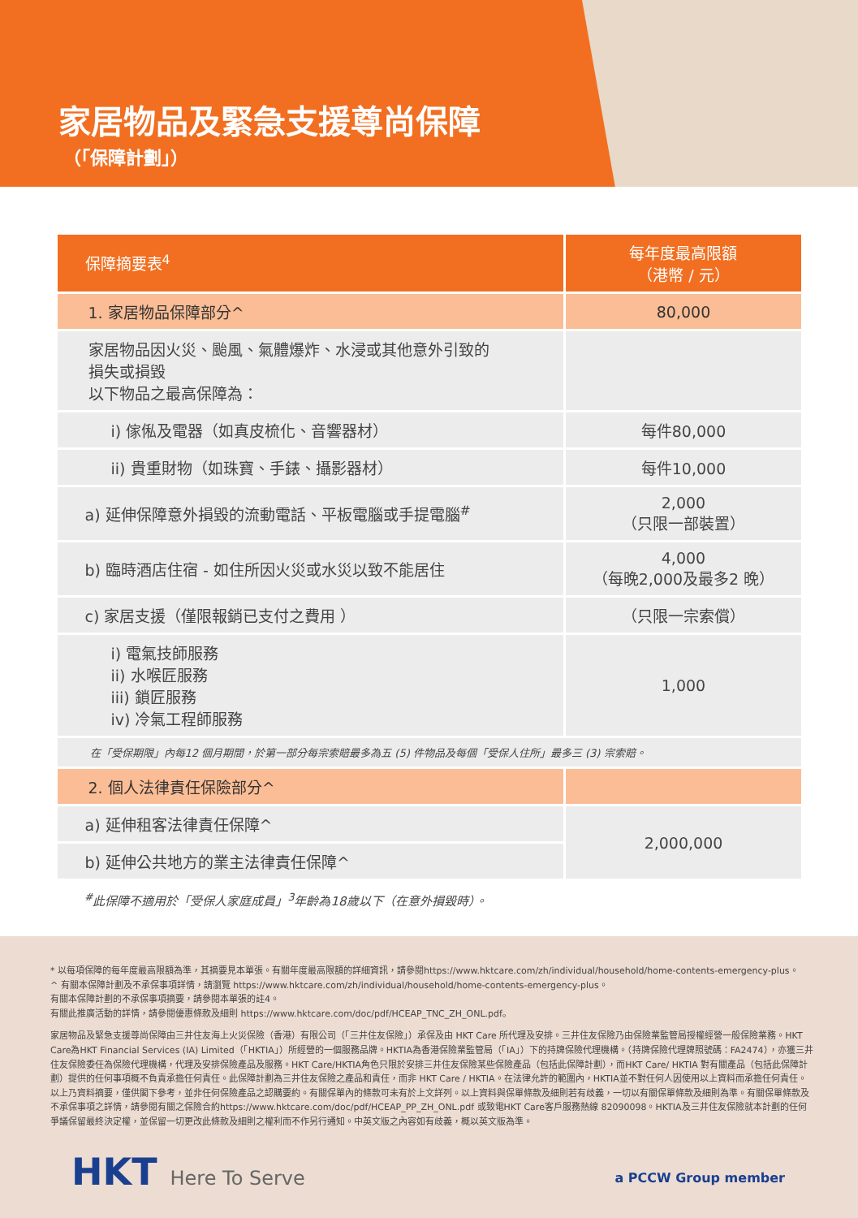家居物品及緊急支援尊尚保障
（「保障計劃」）
| 保障摘要表<sup>4</sup> | 每年度最高限額 （港幣 / 元） |
| --- | --- |
| 1. 家居物品保障部分^ | 80,000 |
| 家居物品因火災、颱風、氣體爆炸、水浸或其他意外引致的 損失或損毀 以下物品之最高保障為： | |
| i) 傢俬及電器（如真皮梳化、音響器材） | 每件80,000 |
| ii) 貴重財物（如珠寶、手錶、攝影器材） | 每件10,000 |
| a) 延伸保障意外損毀的流動電話、平板電腦或手提電腦<sup>#</sup> | 2,000 （只限一部裝置） |
| b) 臨時酒店住宿 - 如住所因火災或水災以致不能居住 | 4,000 （每晚2,000及最多2 晚） |
| c) 家居支援（僅限報銷已支付之費用 ） | （只限一宗索償） |
| i) 電氣技師服務 ii) 水喉匠服務 iii) 鎖匠服務 iv) 冷氣工程師服務 | 1,000 |
| 在「受保期限」內每12 個月期間，於第一部分每宗索賠最多為五 (5) 件物品及每個「受保人住所」最多三 (3) 宗索賠。 | |
| 2. 個人法律責任保險部分^ | |
| a) 延伸租客法律責任保障^ | 2,000,000 |
| b) 延伸公共地方的業主法律責任保障^ | |
<sup>#</sup> 此保障不適用於「受保人家庭成員」<sup>3</sup>年齡為18歲以下（在意外損毀時）。
* 以每項保障的每年度最高限額為準，其摘要見本單張。有關年度最高限額的詳細資訊，請參閱https://www.hktcare.com/zh/individual/household/home-contents-emergency-plus。
^ 有關本保障計劃及不承保事項詳情，請瀏覽 https://www.hktcare.com/zh/individual/household/home-contents-emergency-plus。
有關本保障計劃的不承保事項摘要，請參閱本單張的註4。
有關此推廣活動的詳情，請參閱優惠條款及細則 https://www.hktcare.com/doc/pdf/HCEAP_TNC_ZH_ONL.pdf。
家居物品及緊急支援尊尚保障由三井住友海上火災保險（香港）有限公司（「三井住友保險」）承保及由 HKT Care 所代理及安排。三井住友保險乃由保險業監管局授權經營一般保險業務。HKT Care為HKT Financial Services (IA) Limited（「HKTIA」）所經營的一個服務品牌。HKTIA為香港保險業監管局（「IA」）下的持牌保險代理機構。（持牌保險代理牌照號碼：FA2474），亦獲三井住友保險委任為保險代理機構，代理及安排保險產品及服務。HKT Care/HKTIA角色只限於安排三井住友保險某些保險產品（包括此保障計劃），而HKT Care/ HKTIA 對有關產品（包括此保障計劃）提供的任何事項概不負責承擔任何責任。此保障計劃為三井住友保險之產品和責任，而非 HKT Care / HKTIA。在法律允許的範圍內，HKTIA並不對任何人因使用以上資料而承擔任何責任。以上乃資料摘要，僅供閣下參考，並非任何保險產品之認購要約。有關保單內的條款可未有於上文詳列。以上資料與保單條款及細則若有歧義，一切以有關保單條款及細則為準。有關保單條款及不承保事項之詳情，請參閱有關之保險合約https://www.hktcare.com/doc/pdf/HCEAP_PP_ZH_ONL.pdf 或致電HKT Care客戶服務熱線 82090098。HKTIA及三井住友保險就本計劃的任何爭議保留最終決定權，並保留一切更改此條款及細則之權利而不作另行通知。中英文版之內容如有歧義，概以英文版為準。
HKT Here To Serve a PCCW Group member